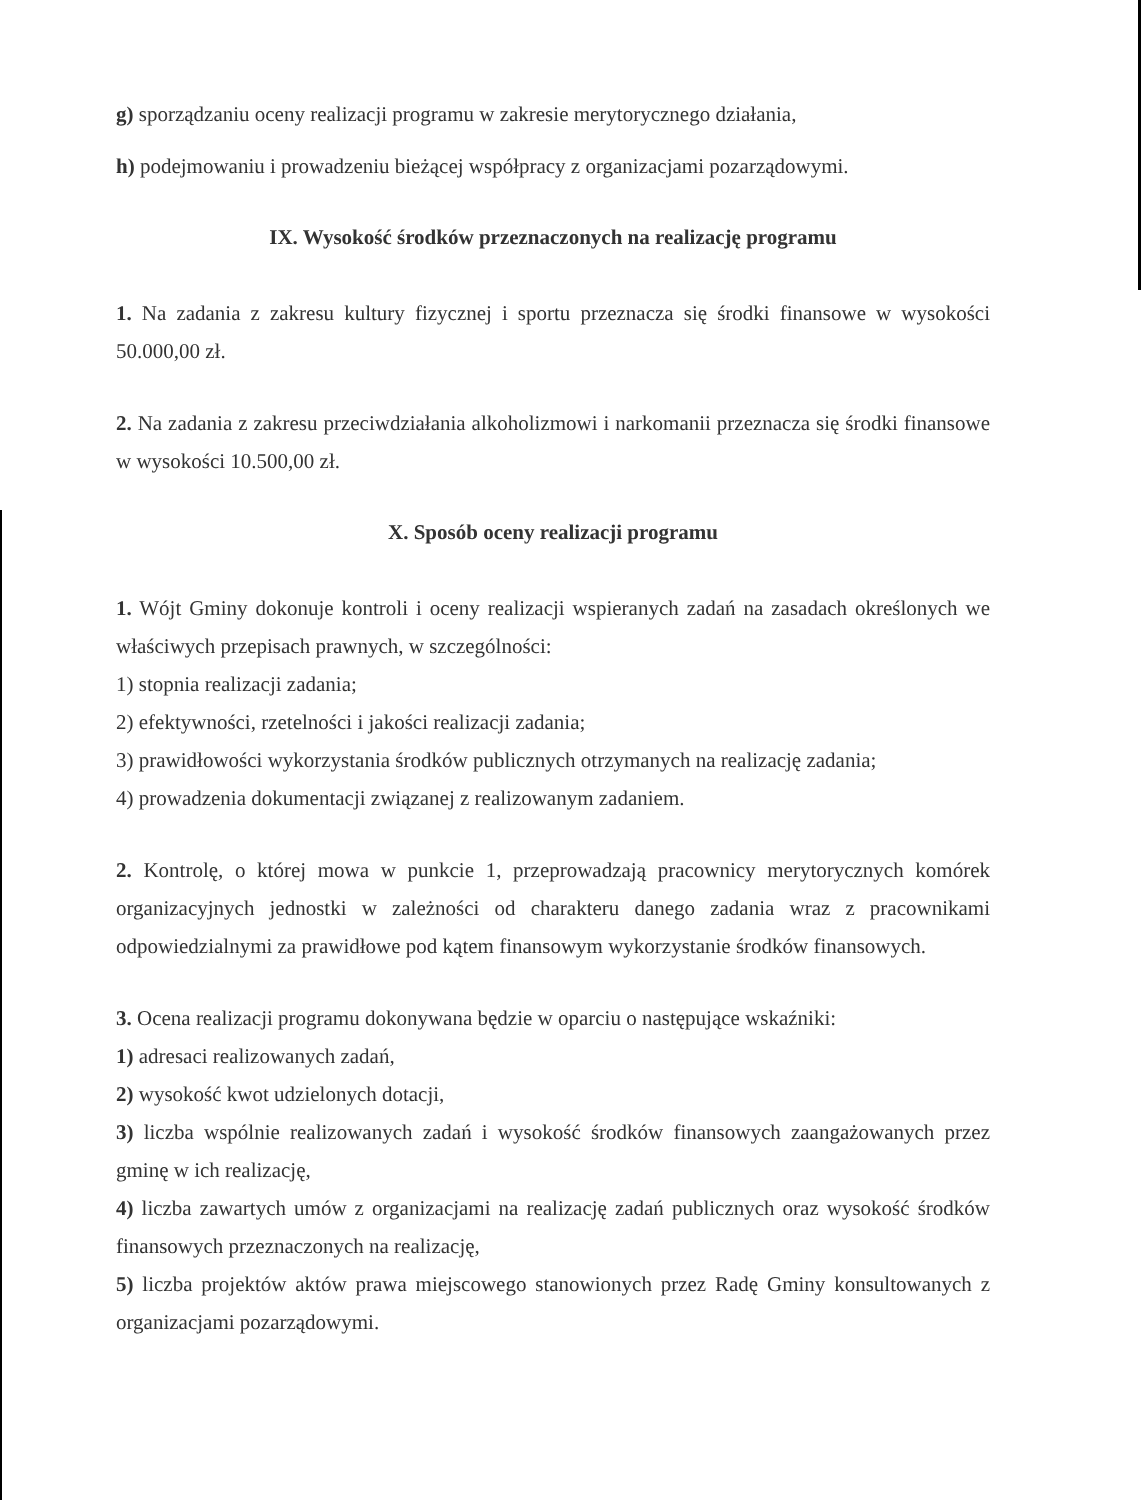g) sporządzaniu oceny realizacji programu w zakresie merytorycznego działania,
h) podejmowaniu i prowadzeniu bieżącej współpracy z organizacjami pozarządowymi.
IX. Wysokość środków przeznaczonych na realizację programu
1. Na zadania z zakresu kultury fizycznej i sportu przeznacza się środki finansowe w wysokości 50.000,00 zł.
2. Na zadania z zakresu przeciwdziałania alkoholizmowi i narkomanii przeznacza się środki finansowe w wysokości 10.500,00 zł.
X. Sposób oceny realizacji programu
1. Wójt Gminy dokonuje kontroli i oceny realizacji wspieranych zadań na zasadach określonych we właściwych przepisach prawnych, w szczególności:
1) stopnia realizacji zadania;
2) efektywności, rzetelności i jakości realizacji zadania;
3) prawidłowości wykorzystania środków publicznych otrzymanych na realizację zadania;
4) prowadzenia dokumentacji związanej z realizowanym zadaniem.
2. Kontrolę, o której mowa w punkcie 1, przeprowadzają pracownicy merytorycznych komórek organizacyjnych jednostki w zależności od charakteru danego zadania wraz z pracownikami odpowiedzialnymi za prawidłowe pod kątem finansowym wykorzystanie środków finansowych.
3. Ocena realizacji programu dokonywana będzie w oparciu o następujące wskaźniki:
1) adresaci realizowanych zadań,
2) wysokość kwot udzielonych dotacji,
3) liczba wspólnie realizowanych zadań i wysokość środków finansowych zaangażowanych przez gminę w ich realizację,
4) liczba zawartych umów z organizacjami na realizację zadań publicznych oraz wysokość środków finansowych przeznaczonych na realizację,
5) liczba projektów aktów prawa miejscowego stanowionych przez Radę Gminy konsultowanych z organizacjami pozarządowymi.